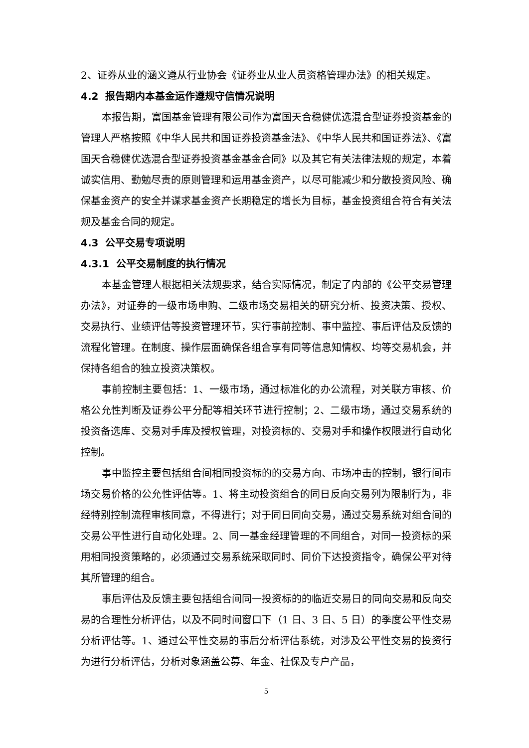2、证券从业的涵义遵从行业协会《证券业从业人员资格管理办法》的相关规定。
4.2 报告期内本基金运作遵规守信情况说明
本报告期，富国基金管理有限公司作为富国天合稳健优选混合型证券投资基金的管理人严格按照《中华人民共和国证券投资基金法》、《中华人民共和国证券法》、《富国天合稳健优选混合型证券投资基金基金合同》以及其它有关法律法规的规定，本着诚实信用、勤勉尽责的原则管理和运用基金资产，以尽可能减少和分散投资风险、确保基金资产的安全并谋求基金资产长期稳定的增长为目标，基金投资组合符合有关法规及基金合同的规定。
4.3 公平交易专项说明
4.3.1 公平交易制度的执行情况
本基金管理人根据相关法规要求，结合实际情况，制定了内部的《公平交易管理办法》，对证券的一级市场申购、二级市场交易相关的研究分析、投资决策、授权、交易执行、业绩评估等投资管理环节，实行事前控制、事中监控、事后评估及反馈的流程化管理。在制度、操作层面确保各组合享有同等信息知情权、均等交易机会，并保持各组合的独立投资决策权。
事前控制主要包括：1、一级市场，通过标准化的办公流程，对关联方审核、价格公允性判断及证券公平分配等相关环节进行控制；2、二级市场，通过交易系统的投资备选库、交易对手库及授权管理，对投资标的、交易对手和操作权限进行自动化控制。
事中监控主要包括组合间相同投资标的的交易方向、市场冲击的控制，银行间市场交易价格的公允性评估等。1、将主动投资组合的同日反向交易列为限制行为，非经特别控制流程审核同意，不得进行；对于同日同向交易，通过交易系统对组合间的交易公平性进行自动化处理。2、同一基金经理管理的不同组合，对同一投资标的采用相同投资策略的，必须通过交易系统采取同时、同价下达投资指令，确保公平对待其所管理的组合。
事后评估及反馈主要包括组合间同一投资标的的临近交易日的同向交易和反向交易的合理性分析评估，以及不同时间窗口下（1 日、3 日、5 日）的季度公平性交易分析评估等。1、通过公平性交易的事后分析评估系统，对涉及公平性交易的投资行为进行分析评估，分析对象涵盖公募、年金、社保及专户产品，
5